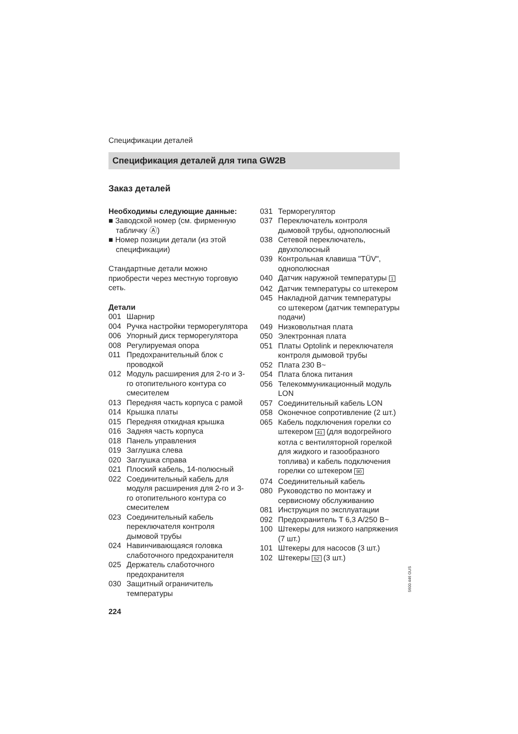Спецификации деталей
Спецификация деталей для типа GW2B
Заказ деталей
Необходимы следующие данные:
■ Заводской номер (см. фирменную табличку Ⓐ)
■ Номер позиции детали (из этой спецификации)
Стандартные детали можно приобрести через местную торговую сеть.
Детали
001 Шарнир
004 Ручка настройки терморегулятора
006 Упорный диск терморегулятора
008 Регулируемая опора
011 Предохранительный блок с проводкой
012 Модуль расширения для 2-го и 3-го отопительного контура со смесителем
013 Передняя часть корпуса с рамой
014 Крышка платы
015 Передняя откидная крышка
016 Задняя часть корпуса
018 Панель управления
019 Заглушка слева
020 Заглушка справа
021 Плоский кабель, 14-полюсный
022 Соединительный кабель для модуля расширения для 2-го и 3-го отопительного контура со смесителем
023 Соединительный кабель переключателя контроля дымовой трубы
024 Навинчивающаяся головка слаботочного предохранителя
025 Держатель слаботочного предохранителя
030 Защитный ограничитель температуры
031 Терморегулятор
037 Переключатель контроля дымовой трубы, однополюсный
038 Сетевой переключатель, двухполюсный
039 Контрольная клавиша "TÜV", однополюсная
040 Датчик наружной температуры 1
042 Датчик температуры со штекером
045 Накладной датчик температуры со штекером (датчик температуры подачи)
049 Низковольтная плата
050 Электронная плата
051 Платы Optolink и переключателя контроля дымовой трубы
052 Плата 230 В~
054 Плата блока питания
056 Телекоммуникационный модуль LON
057 Соединительный кабель LON
058 Оконечное сопротивление (2 шт.)
065 Кабель подключения горелки со штекером 41 (для водогрейного котла с вентиляторной горелкой для жидкого и газообразного топлива) и кабель подключения горелки со штекером 90
074 Соединительный кабель
080 Руководство по монтажу и сервисному обслуживанию
081 Инструкция по эксплуатации
092 Предохранитель T 6,3 A/250 В~
100 Штекеры для низкого напряжения (7 шт.)
101 Штекеры для насосов (3 шт.)
102 Штекеры 52 (3 шт.)
224
5600 446 GUS